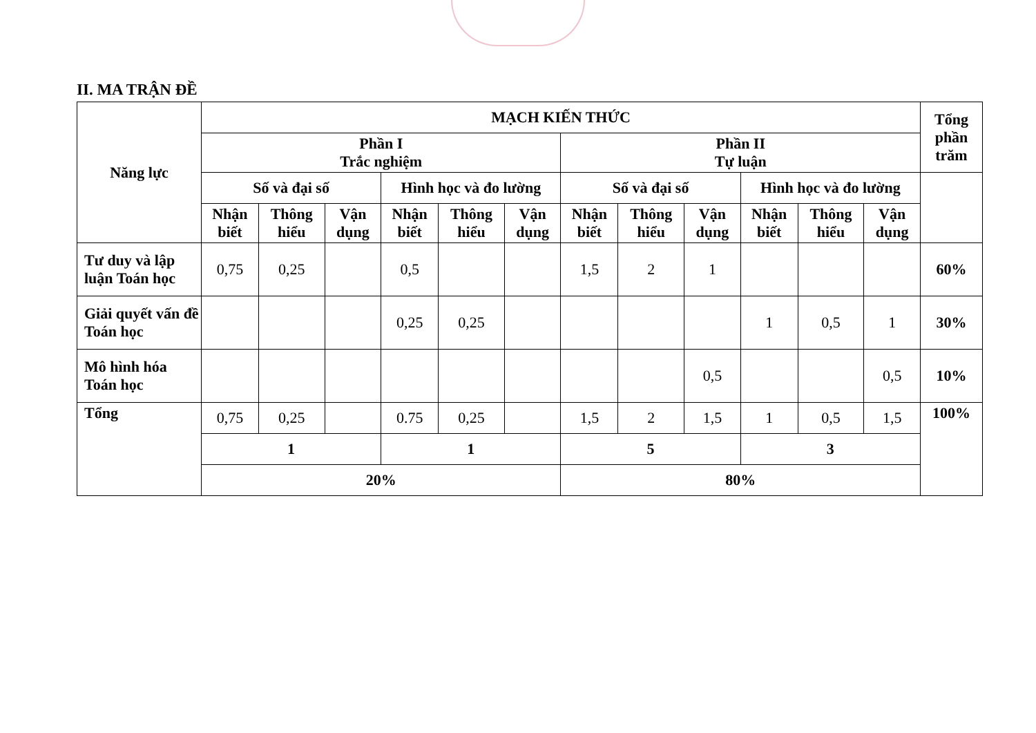II. MA TRẬN ĐỀ
| Năng lực | MẠCH KIẾN THỨC | | | | | | | | | | | | Tổng phần trăm |
| --- | --- | --- | --- | --- | --- | --- | --- | --- | --- | --- | --- | --- | --- |
| | Phần I Trắc nghiệm | | | | | | Phần II Tự luận | | | | | | |
| | Số và đại số | | | Hình học và đo lường | | | Số và đại số | | | Hình học và đo lường | | | |
| | Nhận biết | Thông hiểu | Vận dụng | Nhận biết | Thông hiểu | Vận dụng | Nhận biết | Thông hiểu | Vận dụng | Nhận biết | Thông hiểu | Vận dụng | |
| Tư duy và lập luận Toán học | 0,75 | 0,25 | | 0,5 | | | 1,5 | 2 | 1 | | | | 60% |
| Giải quyết vấn đề Toán học | | | | 0,25 | 0,25 | | | | | 1 | 0,5 | 1 | 30% |
| Mô hình hóa Toán học | | | | | | | | | 0,5 | | | 0,5 | 10% |
| Tổng | 0,75 | 0,25 | | 0.75 | 0,25 | | 1,5 | 2 | 1,5 | 1 | 0,5 | 1,5 | 100% |
| | 1 | | | 1 | | | 5 | | | 3 | | | |
| | 20% | | | | | | 80% | | | | | | |